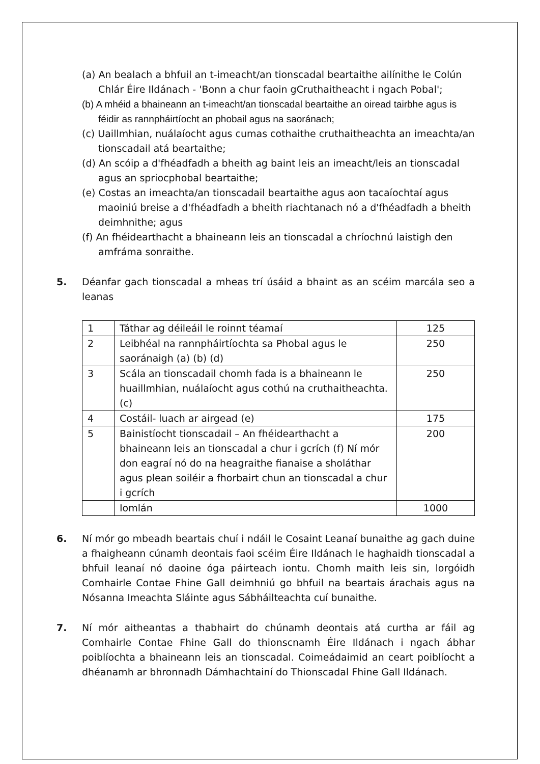(a) An bealach a bhfuil an t-imeacht/an tionscadal beartaithe ailínithe le Colún Chlár Éire Ildánach - 'Bonn a chur faoin gCruthaitheacht i ngach Pobal';
(b) A mhéid a bhaineann an t-imeacht/an tionscadal beartaithe an oiread tairbhe agus is féidir as rannpháirtíocht an phobail agus na saoránach;
(c) Uaillmhian, nuálaíocht agus cumas cothaithe cruthaitheachta an imeachta/an tionscadail atá beartaithe;
(d) An scóip a d'fhéadfadh a bheith ag baint leis an imeacht/leis an tionscadal agus an spriocphobal beartaithe;
(e) Costas an imeachta/an tionscadail beartaithe agus aon tacaíochtaí agus maoiniú breise a d'fhéadfadh a bheith riachtanach nó a d'fhéadfadh a bheith deimhnithe; agus
(f) An fhéidearthacht a bhaineann leis an tionscadal a chríochnú laistigh den amfráma sonraithe.
5. Déanfar gach tionscadal a mheas trí úsáid a bhaint as an scéim marcála seo a leanas
| 1 | Táthar ag déileáil le roinnt téamaí | 125 |
| 2 | Leibhéal na rannpháirtíochta sa Phobal agus le saoránaigh (a) (b) (d) | 250 |
| 3 | Scála an tionscadail chomh fada is a bhaineann le huaillmhian, nuálaíocht agus cothú na cruthaitheachta. (c) | 250 |
| 4 | Costáil- luach ar airgead (e) | 175 |
| 5 | Bainistíocht tionscadail – An fhéidearthacht a bhaineann leis an tionscadal a chur i gcrích (f) Ní mór don eagraí nó do na heagraithe fianaise a sholáthar agus plean soiléir a fhorbairt chun an tionscadal a chur i gcrích | 200 |
| | Iomlán | 1000 |
6. Ní mór go mbeadh beartais chuí i ndáil le Cosaint Leanaí bunaithe ag gach duine a fhaigheann cúnamh deontais faoi scéim Éire Ildánach le haghaidh tionscadal a bhfuil leanaí nó daoine óga páirteach iontu. Chomh maith leis sin, lorgóidh Comhairle Contae Fhine Gall deimhniú go bhfuil na beartais árachais agus na Nósanna Imeachta Sláinte agus Sábháilteachta cuí bunaithe.
7. Ní mór aitheantas a thabhairt do chúnamh deontais atá curtha ar fáil ag Comhairle Contae Fhine Gall do thionscnamh Éire Ildánach i ngach ábhar poiblíochta a bhaineann leis an tionscadal. Coimeádaimid an ceart poiblíocht a dhéanamh ar bhronnadh Dámhachtainí do Thionscadal Fhine Gall Ildánach.